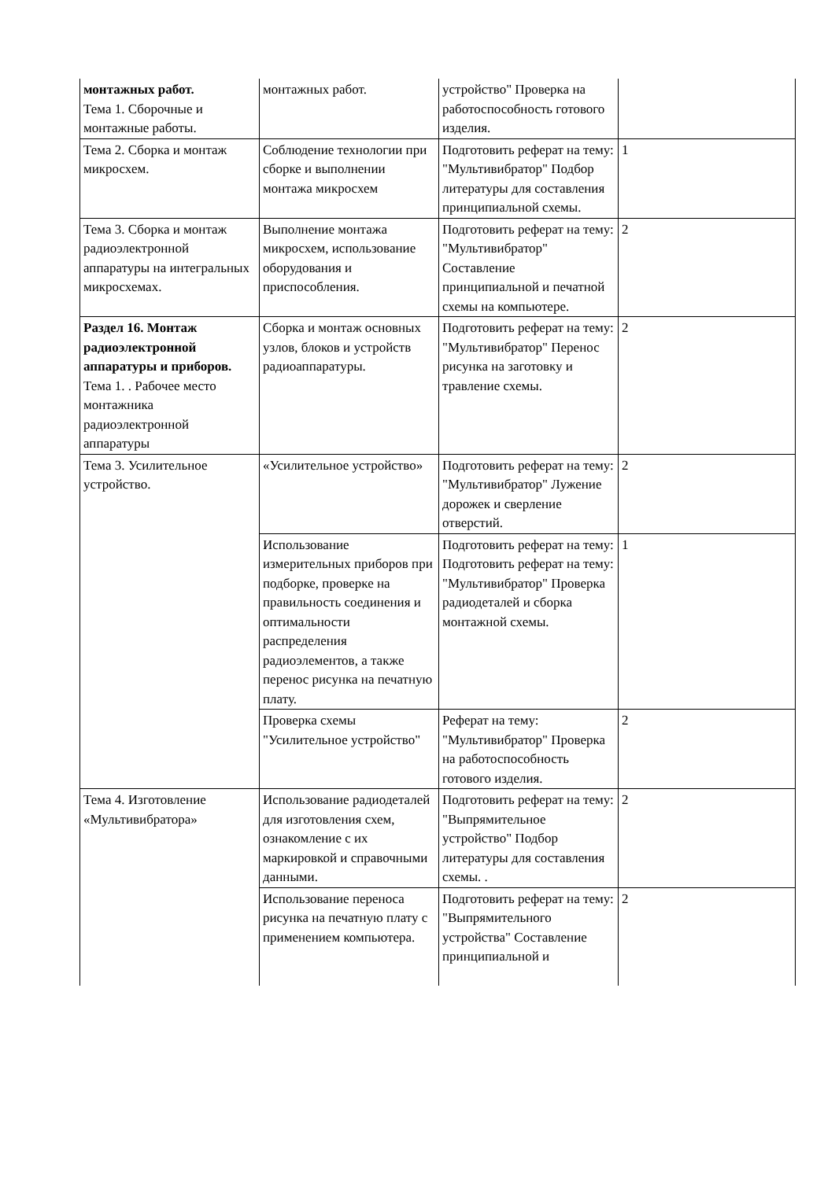| монтажных работ. Тема 1. Сборочные и монтажные работы. | монтажных работ. | устройство" Проверка на работоспособность готового изделия. | |
| Тема 2. Сборка и монтаж микросхем. | Соблюдение технологии при сборке и выполнении монтажа микросхем | Подготовить реферат на тему: "Мультивибратор" Подбор литературы для составления принципиальной схемы. | 1 |
| Тема 3. Сборка и монтаж радиоэлектронной аппаратуры на интегральных микросхемах. | Выполнение монтажа микросхем, использование оборудования и приспособления. | Подготовить реферат на тему: "Мультивибратор" Составление принципиальной и печатной схемы на компьютере. | 2 |
| Раздел 16. Монтаж радиоэлектронной аппаратуры и приборов. Тема 1. . Рабочее место монтажника радиоэлектронной аппаратуры | Сборка и монтаж основных узлов, блоков и устройств радиоаппаратуры. | Подготовить реферат на тему: "Мультивибратор" Перенос рисунка на заготовку и травление схемы. | 2 |
| Тема 3. Усилительное устройство. | «Усилительное устройство» | Подготовить реферат на тему: "Мультивибратор" Лужение дорожек и сверление отверстий. | 2 |
| | Использование измерительных приборов при подборке, проверке на правильность соединения и оптимальности распределения радиоэлементов, а также перенос рисунка на печатную плату. | Подготовить реферат на тему: Подготовить реферат на тему: "Мультивибратор" Проверка радиодеталей и сборка монтажной схемы. | 1 |
| | Проверка схемы "Усилительное устройство" | Реферат на тему: "Мультивибратор" Проверка на работоспособность готового изделия. | 2 |
| Тема 4. Изготовление «Мультивибратора» | Использование радиодеталей для изготовления схем, ознакомление с их маркировкой и справочными данными. | Подготовить реферат на тему: "Выпрямительное устройство" Подбор литературы для составления схемы. . | 2 |
| | Использование переноса рисунка на печатную плату с применением компьютера. | Подготовить реферат на тему: "Выпрямительного устройства" Составление принципиальной и | 2 |